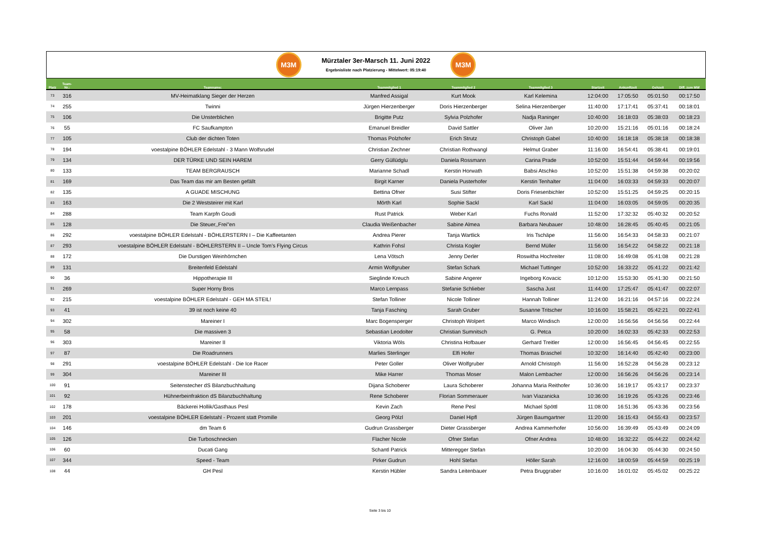M3M
Mürztaler 3er-Marsch 11. Juni 2022
Ergebnisliste nach Platzierung - Mittelwert: 05:19:40
M3M
| Platz | Team- Nr.: | Teamname: | Teammitglied 1 | Teammitglied 2 | Teammitglied 3 | Startzeit | Ankunftzeit | Gehzeit | Diff. zum MW |
| --- | --- | --- | --- | --- | --- | --- | --- | --- | --- |
| 73 | 316 | MV-Heimatklang Sieger der Herzen | Manfred Assigal | Kurt Mook | Karl Kelemina | 12:04:00 | 17:05:50 | 05:01:50 | 00:17:50 |
| 74 | 255 | Twinni | Jürgen Hierzenberger | Doris Hierzenberger | Selina Hierzenberger | 11:40:00 | 17:17:41 | 05:37:41 | 00:18:01 |
| 75 | 106 | Die Unsterblichen | Brigitte Putz | Sylvia Polzhofer | Nadja Raninger | 10:40:00 | 16:18:03 | 05:38:03 | 00:18:23 |
| 76 | 55 | FC Saufkampton | Emanuel Breidler | David Sattler | Oliver Jan | 10:20:00 | 15:21:16 | 05:01:16 | 00:18:24 |
| 77 | 105 | Club der dichten Toten | Thomas Polzhofer | Erich Strutz | Christoph Gabel | 10:40:00 | 16:18:18 | 05:38:18 | 00:18:38 |
| 78 | 194 | voestalpine BÖHLER Edelstahl - 3 Mann Wolfsrudel | Christian Zechner | Christian Rothwangl | Helmut Graber | 11:16:00 | 16:54:41 | 05:38:41 | 00:19:01 |
| 79 | 134 | DER TÜRKE UND SEIN HAREM | Gerry Güllüdglu | Daniela Rossmann | Carina Prade | 10:52:00 | 15:51:44 | 04:59:44 | 00:19:56 |
| 80 | 133 | TEAM BERGRAUSCH | Marianne Schadl | Kerstin Horwath | Babsi Atschko | 10:52:00 | 15:51:38 | 04:59:38 | 00:20:02 |
| 81 | 169 | Das Team das mir am Besten gefällt | Birgit Karner | Daniela Pusterhofer | Kerstin Tenhalter | 11:04:00 | 16:03:33 | 04:59:33 | 00:20:07 |
| 82 | 135 | A GUADE MISCHUNG | Bettina Ofner | Susi Stifter | Doris Friesenbichler | 10:52:00 | 15:51:25 | 04:59:25 | 00:20:15 |
| 83 | 163 | Die 2 Weststeirer mit Karl | Mörth Karl | Sophie Sackl | Karl Sackl | 11:04:00 | 16:03:05 | 04:59:05 | 00:20:35 |
| 84 | 288 | Team Karpfn Goudi | Rust Patrick | Weber Karl | Fuchs Ronald | 11:52:00 | 17:32:32 | 05:40:32 | 00:20:52 |
| 85 | 128 | Die Steuer,,Frei"en | Claudia Weißenbacher | Sabine Almea | Barbara Neubauer | 10:48:00 | 16:28:45 | 05:40:45 | 00:21:05 |
| 86 | 292 | voestalpine BÖHLER Edelstahl - BÖHLERSTERN I – Die Kaffeetanten | Andrea Pierer | Tanja Wartlick | Iris Tschäpe | 11:56:00 | 16:54:33 | 04:58:33 | 00:21:07 |
| 87 | 293 | voestalpine BÖHLER Edelstahl - BÖHLERSTERN II – Uncle Tom’s Flying Circus | Kathrin Fohsl | Christa Kogler | Bernd Müller | 11:56:00 | 16:54:22 | 04:58:22 | 00:21:18 |
| 88 | 172 | Die Durstigen Weinhörnchen | Lena Vötsch | Jenny Derler | Roswitha Hochreiter | 11:08:00 | 16:49:08 | 05:41:08 | 00:21:28 |
| 89 | 131 | Breitenfeld Edelstahl | Armin Wolfgruber | Stefan Schark | Michael Tuttinger | 10:52:00 | 16:33:22 | 05:41:22 | 00:21:42 |
| 90 | 36 | Hippotherapie III | Sieglinde Kreuch | Sabine Angerer | Ingeborg Kovacic | 10:12:00 | 15:53:30 | 05:41:30 | 00:21:50 |
| 91 | 269 | Super Horny Bros | Marco Lernpass | Stefanie Schlieber | Sascha Just | 11:44:00 | 17:25:47 | 05:41:47 | 00:22:07 |
| 92 | 215 | voestalpine BÖHLER Edelstahl - GEH MA STEIL! | Stefan Tolliner | Nicole Tolliner | Hannah Tolliner | 11:24:00 | 16:21:16 | 04:57:16 | 00:22:24 |
| 93 | 41 | 39 ist noch keine 40 | Tanja Fasching | Sarah Gruber | Susanne Tritscher | 10:16:00 | 15:58:21 | 05:42:21 | 00:22:41 |
| 94 | 302 | Mareiner I | Marc Bogensperger | Christoph Wolpert | Marco Windisch | 12:00:00 | 16:56:56 | 04:56:56 | 00:22:44 |
| 95 | 58 | Die massiven 3 | Sebastian Leodolter | Christian Sumnitsch | G. Petca | 10:20:00 | 16:02:33 | 05:42:33 | 00:22:53 |
| 96 | 303 | Mareiner II | Viktoria Wöls | Christina Hofbauer | Gerhard Treitler | 12:00:00 | 16:56:45 | 04:56:45 | 00:22:55 |
| 97 | 87 | Die Roadrunners | Marlies Sterlinger | Elfi Hofer | Thomas Braschel | 10:32:00 | 16:14:40 | 05:42:40 | 00:23:00 |
| 98 | 291 | voestalpine BÖHLER Edelstahl - Die Ice Racer | Peter Goller | Oliver Wolfgruber | Arnold Christoph | 11:56:00 | 16:52:28 | 04:56:28 | 00:23:12 |
| 99 | 304 | Mareiner III | Mike Harrer | Thomas Moser | Malon Lembacher | 12:00:00 | 16:56:26 | 04:56:26 | 00:23:14 |
| 100 | 91 | Seitenstecher dS Bilanzbuchhaltung | Dijana Schoberer | Laura Schoberer | Johanna Maria Reithofer | 10:36:00 | 16:19:17 | 05:43:17 | 00:23:37 |
| 101 | 92 | Hühnerbeinfraktion dS Bilanzbuchhaltung | Rene Schoberer | Florian Sommerauer | Ivan Viazanicka | 10:36:00 | 16:19:26 | 05:43:26 | 00:23:46 |
| 102 | 178 | Bäckerei Hollik/Gasthaus Pesl | Kevin Zach | Rene Pesl | Michael Spöttl | 11:08:00 | 16:51:36 | 05:43:36 | 00:23:56 |
| 103 | 201 | voestalpine BÖHLER Edelstahl - Prozent statt Promille | Georg Pölzl | Daniel Hipfl | Jürgen Baumgartner | 11:20:00 | 16:15:43 | 04:55:43 | 00:23:57 |
| 104 | 146 | dm Team 6 | Gudrun Grassberger | Dieter Grassberger | Andrea Kammerhofer | 10:56:00 | 16:39:49 | 05:43:49 | 00:24:09 |
| 105 | 126 | Die Turboschnecken | Flacher Nicole | Ofner Stefan | Ofner Andrea | 10:48:00 | 16:32:22 | 05:44:22 | 00:24:42 |
| 106 | 60 | Ducati Gang | Schantl Patrick | Mitteregger Stefan | | 10:20:00 | 16:04:30 | 05:44:30 | 00:24:50 |
| 107 | 344 | Speed - Team | Pirker Gudrun | Hohl Stefan | Höller Sarah | 12:16:00 | 18:00:59 | 05:44:59 | 00:25:19 |
| 108 | 44 | GH Pesl | Kerstin Hübler | Sandra Leitenbauer | Petra Bruggraber | 10:16:00 | 16:01:02 | 05:45:02 | 00:25:22 |
Seite 3 bis 10